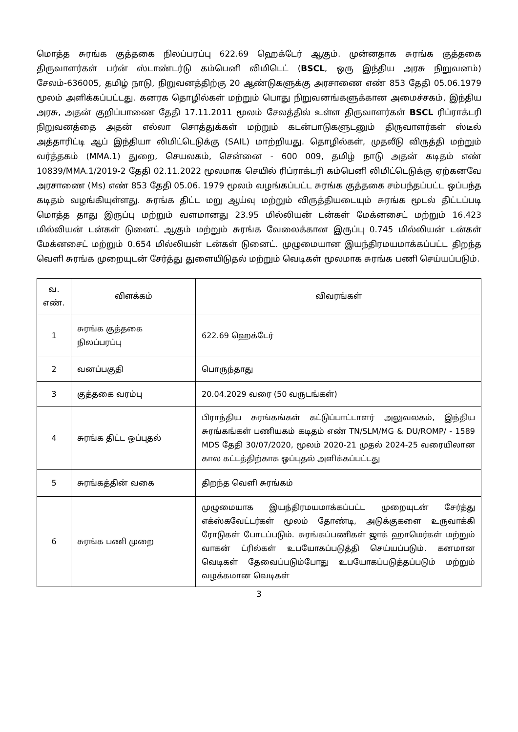மொத்த சுரங்க குத்தகை நிலப்பரப்பு 622.69 ஹெக்டேர் ஆகும். முன்னதாக சுரங்க குத்தகை திருவாளர்கள் பர்ன் ஸ்டாண்டர்டு கம்பெனி லிமிடெட் (BSCL, ஒரு இந்திய அரசு நிறுவனம்) சேலம்-636005, தமிழ் நாடு, நிறுவனத்திற்கு 20 ஆண்டுகளுக்கு அரசாணை எண் 853 தேதி 05.06.1979 மூலம் அளிக்கப்பட்டது. கனரக தொழில்கள் மற்றும் பொது நிறுவனங்களுக்கான அமைச்சகம், இந்திய அரசு, அதன் குறிப்பாணை தேதி 17.11.2011 மூலம் சேலத்தில் உள்ள திருவாளர்கள் BSCL ரிப்ராக்டரி நிறுவனத்தை அதன் எல்லா சொத்துக்கள் மற்றும் கடன்பாடுகளுடனும் திருவாளர்கள் ஸ்டீல் அத்தாரிட்டி ஆப் இந்தியா லிமிட்டெடுக்கு (SAIL) மாற்றியது. தொழில்கள், முதலீடு விருத்தி மற்றும் வர்த்தகம் (MMA.1) துறை, செயலகம், சென்னை - 600 009, தமிழ் நாடு அதன் கடிதம் எண் 10839/MMA.1/2019-2 தேதி 02.11.2022 மூலமாக செயில் ரிப்ராக்டரி கம்பெனி லிமிட்டெடுக்கு ஏற்கனவே அரசாணை (Ms) எண் 853 தேதி 05.06. 1979 மூலம் வழங்கப்பட்ட சுரங்க குத்தகை சம்பந்தப்பட்ட ஒப்பந்த கடிதம் வழங்கியுள்ளது. சுரங்க திட்ட மறு ஆய்வு மற்றும் விருத்தியடையும் சுரங்க மூடல் திட்டப்படி மொத்த தாது இருப்பு மற்றும் வளமானது 23.95 மில்லியன் டன்கள் மேக்னசைட் மற்றும் 16.423 மில்லியன் டன்கள் டுனைட் ஆகும் மற்றும் சுரங்க வேலைக்கான இருப்பு 0.745 மில்லியன் டன்கள் மேக்னசைட் மற்றும் 0.654 மில்லியன் டன்கள் டுனைட். முழுமையான இயந்திரமயமாக்கப்பட்ட திறந்த வெளி சுரங்க முறையுடன் சேர்த்து துளையிடுதல் மற்றும் வெடிகள் மூலமாக சுரங்க பணி செய்யப்படும்.
| வ. எண். | விளக்கம் | விவரங்கள் |
| --- | --- | --- |
| 1 | சுரங்க குத்தகை நிலப்பரப்பு | 622.69 ஹெக்டேர் |
| 2 | வனப்பகுதி | பொருந்தாது |
| 3 | குத்தகை வரம்பு | 20.04.2029 வரை (50 வருடங்கள்) |
| 4 | சுரங்க திட்ட ஒப்புதல் | பிராந்திய சுரங்கங்கள் கட்டுப்பாட்டாளர் அலுவலகம், இந்திய சுரங்கங்கள் பணியகம் கடிதம் எண் TN/SLM/MG & DU/ROMP/ - 1589 MDS தேதி 30/07/2020, மூலம் 2020-21 முதல் 2024-25 வரையிலான கால கட்டத்திற்காக ஒப்புதல் அளிக்கப்பட்டது |
| 5 | சுரங்கத்தின் வகை | திறந்த வெளி சுரங்கம் |
| 6 | சுரங்க பணி முறை | முழுமையாக இயந்திரமயமாக்கப்பட்ட முறையுடன் சேர்த்து எக்ஸ்கவேட்டர்கள் மூலம் தோண்டி, அடுக்குகளை உருவாக்கி ரோடுகள் போடப்படும். சுரங்கப்பணிகள் ஜாக் ஹாமெர்கள் மற்றும் வாகன் ட்ரில்கள் உபயோகப்படுத்தி செய்யப்படும். கனமான வெடிகள் தேவைப்படும்போது உபயோகப்படுத்தப்படும் மற்றும் வழக்கமான வெடிகள் |
3